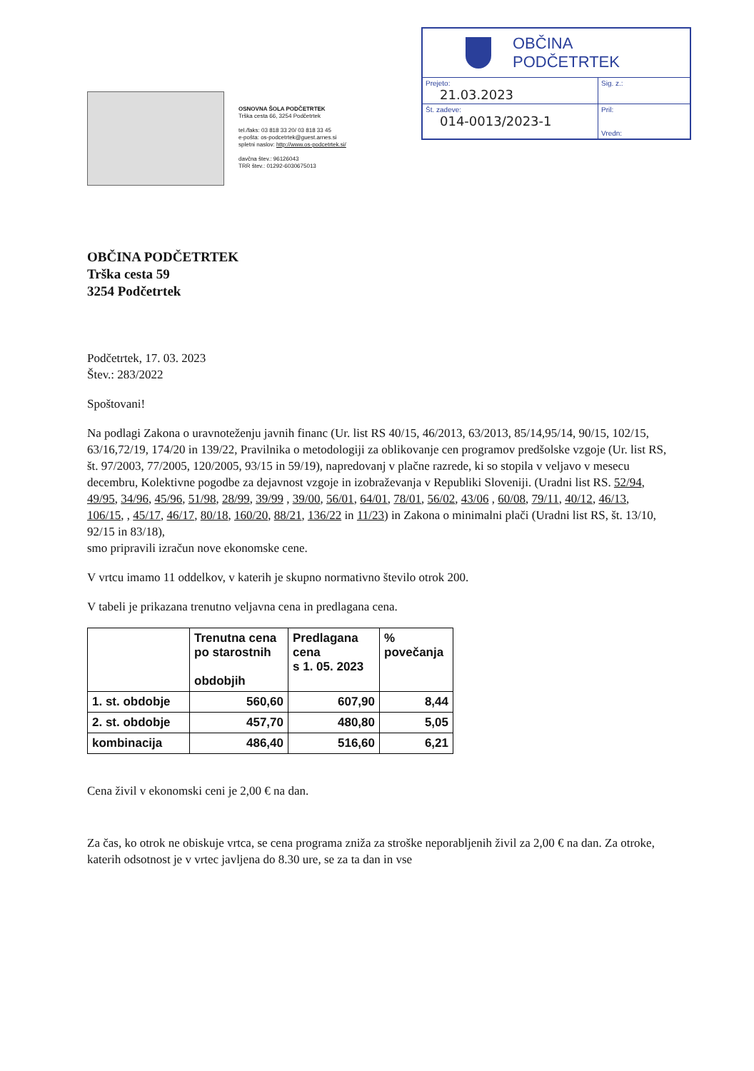OSNOVNA ŠOLA PODČETRTEK
Trška cesta 66, 3254 Podčetrtek
tel./faks: 03 818 33 20/ 03 818 33 45
e-pošta: os-podcetrtek@guest.arnes.si
spletni naslov: http://www.os-podcetrtek.si/
davčna štev.: 96126043
TRR štev.: 01292-6030675013
OBČINA
PODČETRTEK
| Prejeto: 21.03.2023 | Sig. z.: |
| Št. zadeve: 014-0013/2023-1 | Pril: Vredn: |
OBČINA PODČETRTEK
Trška cesta 59
3254 Podčetrtek
Podčetrtek, 17. 03. 2023
Štev.: 283/2022
Spoštovani!
Na podlagi Zakona o uravnoteženju javnih financ (Ur. list RS 40/15, 46/2013, 63/2013, 85/14,95/14, 90/15, 102/15, 63/16,72/19, 174/20 in 139/22, Pravilnika o metodologiji za oblikovanje cen programov predšolske vzgoje (Ur. list RS, št. 97/2003, 77/2005, 120/2005, 93/15 in 59/19), napredovanj v plačne razrede, ki so stopila v veljavo v mesecu decembru, Kolektivne pogodbe za dejavnost vzgoje in izobraževanja v Republiki Sloveniji. (Uradni list RS. 52/94, 49/95, 34/96, 45/96, 51/98, 28/99, 39/99 , 39/00, 56/01, 64/01, 78/01, 56/02, 43/06 , 60/08, 79/11, 40/12, 46/13, 106/15, , 45/17, 46/17, 80/18, 160/20, 88/21, 136/22 in 11/23) in Zakona o minimalni plači (Uradni list RS, št. 13/10, 92/15 in 83/18),
smo pripravili izračun nove ekonomske cene.
V vrtcu imamo 11 oddelkov, v katerih je skupno normativno število otrok 200.
V tabeli je prikazana trenutno veljavna cena in predlagana cena.
| | Trenutna cena po starostnih obdobjih | Predlagana cena s 1. 05. 2023 | % povečanja |
| --- | --- | --- | --- |
| 1. st. obdobje | 560,60 | 607,90 | 8,44 |
| 2. st. obdobje | 457,70 | 480,80 | 5,05 |
| kombinacija | 486,40 | 516,60 | 6,21 |
Cena živil v ekonomski ceni je 2,00 € na dan.
Za čas, ko otrok ne obiskuje vrtca, se cena programa zniža za stroške neporabljenih živil za 2,00 € na dan. Za otroke, katerih odsotnost je v vrtec javljena do 8.30 ure, se za ta dan in vse